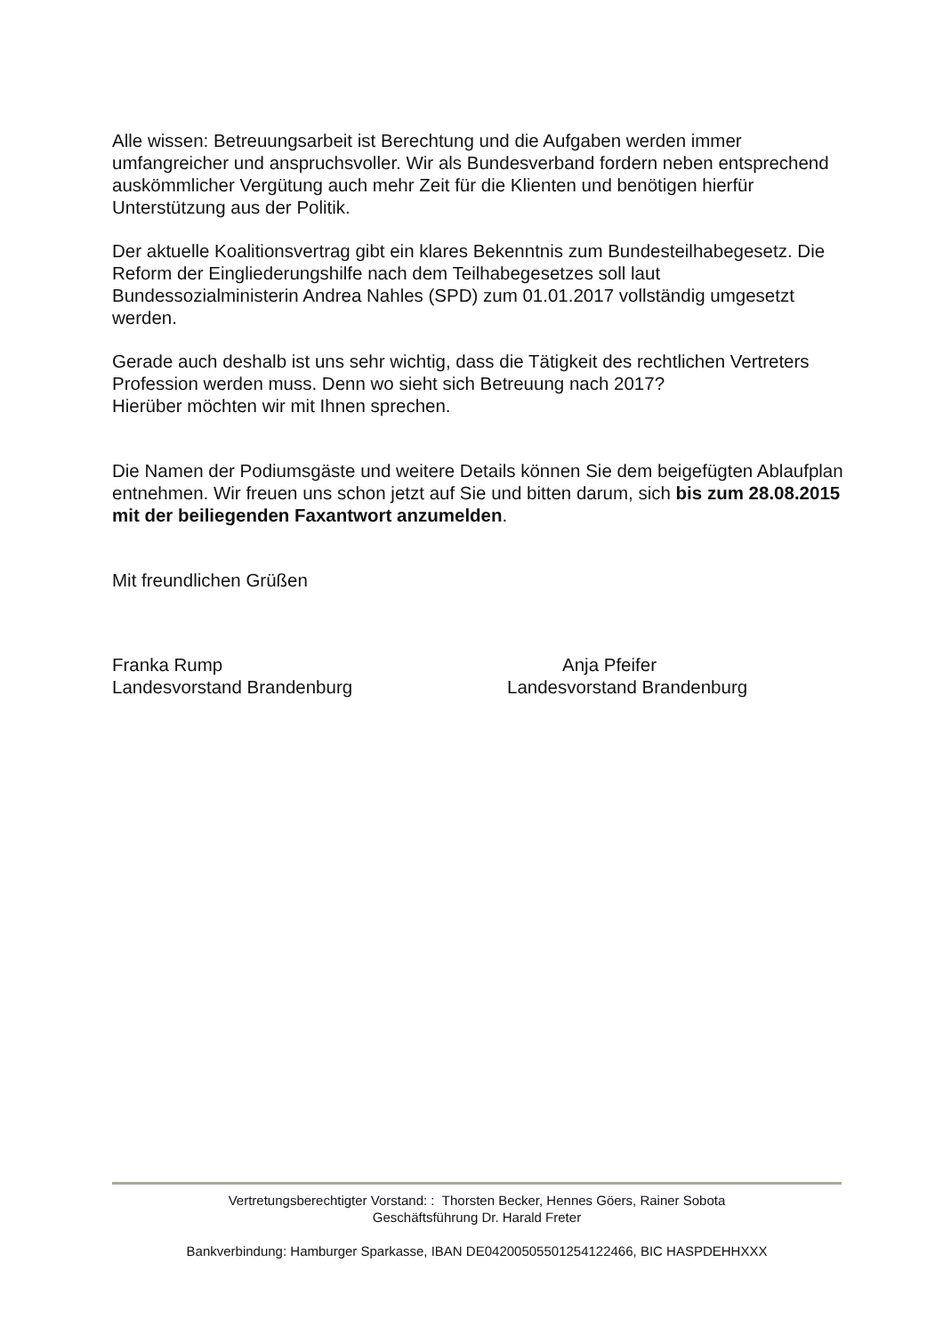Alle wissen: Betreuungsarbeit ist Berechtung und die Aufgaben werden immer umfangreicher und anspruchsvoller. Wir als Bundesverband fordern neben entsprechend auskömmlicher Vergütung auch mehr Zeit für die Klienten und benötigen hierfür Unterstützung aus der Politik.
Der aktuelle Koalitionsvertrag gibt ein klares Bekenntnis zum Bundesteilhabegesetz. Die Reform der Eingliederungshilfe nach dem Teilhabegesetzes soll laut Bundessozialministerin Andrea Nahles (SPD) zum 01.01.2017 vollständig umgesetzt werden.
Gerade auch deshalb ist uns sehr wichtig, dass die Tätigkeit des rechtlichen Vertreters Profession werden muss. Denn wo sieht sich Betreuung nach 2017?
Hierüber möchten wir mit Ihnen sprechen.
Die Namen der Podiumsgäste und weitere Details können Sie dem beigefügten Ablaufplan entnehmen. Wir freuen uns schon jetzt auf Sie und bitten darum, sich bis zum 28.08.2015 mit der beiliegenden Faxantwort anzumelden.
Mit freundlichen Grüßen
Franka Rump
Landesvorstand Brandenburg
Anja Pfeifer
Landesvorstand Brandenburg
Vertretungsberechtigter Vorstand: : Thorsten Becker, Hennes Göers, Rainer Sobota
Geschäftsführung Dr. Harald Freter
Bankverbindung: Hamburger Sparkasse, IBAN DE04200505501254122466, BIC HASPDEHHXXX